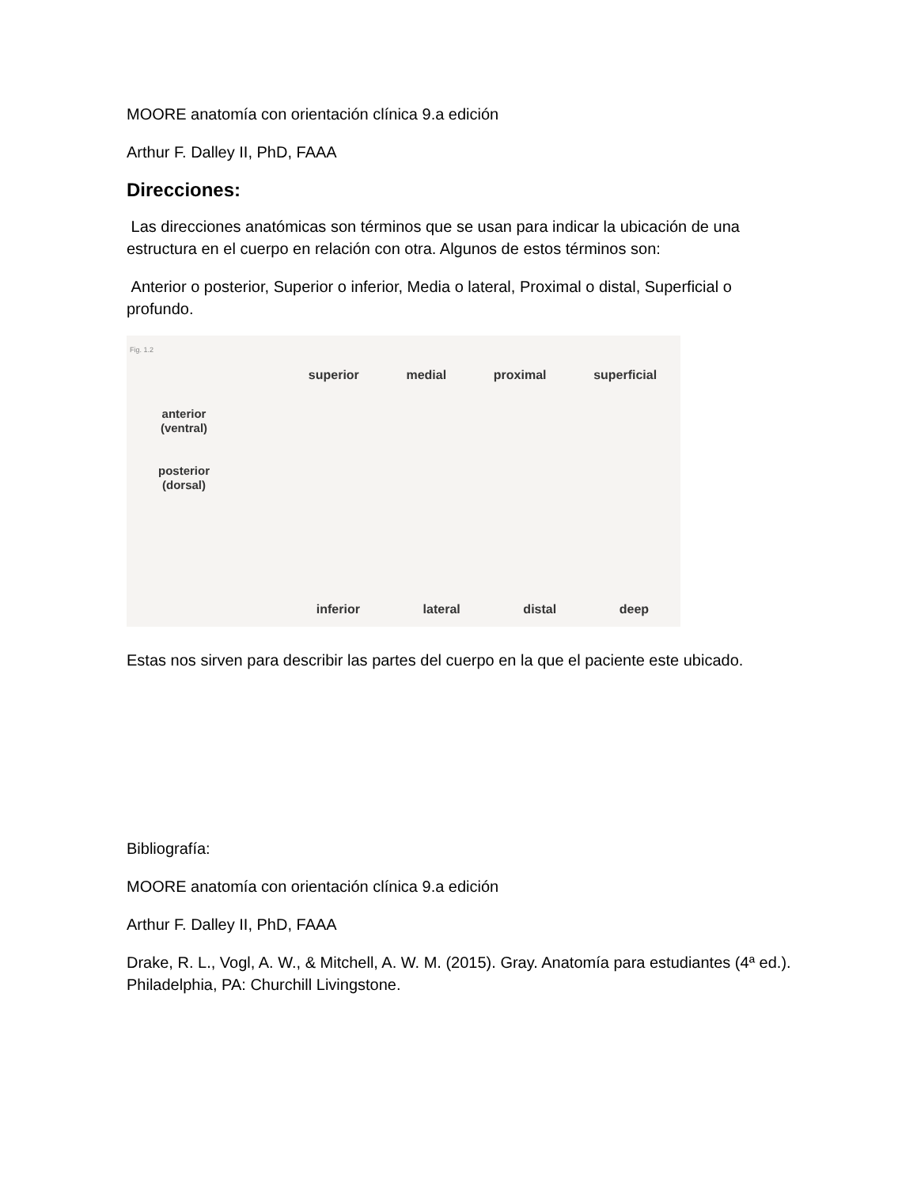MOORE anatomía con orientación clínica 9.a edición
Arthur F. Dalley II, PhD, FAAA
Direcciones:
Las direcciones anatómicas son términos que se usan para indicar la ubicación de una estructura en el cuerpo en relación con otra. Algunos de estos términos son:
Anterior o posterior, Superior o inferior, Media o lateral, Proximal o distal, Superficial o profundo.
Fig. 1.2
superior medial proximal superficial
anterior
(ventral)
posterior
(dorsal)
inferior lateral distal deep
Estas nos sirven para describir las partes del cuerpo en la que el paciente este ubicado.
Bibliografía:
MOORE anatomía con orientación clínica 9.a edición
Arthur F. Dalley II, PhD, FAAA
Drake, R. L., Vogl, A. W., & Mitchell, A. W. M. (2015). Gray. Anatomía para estudiantes (4ª ed.). Philadelphia, PA: Churchill Livingstone.